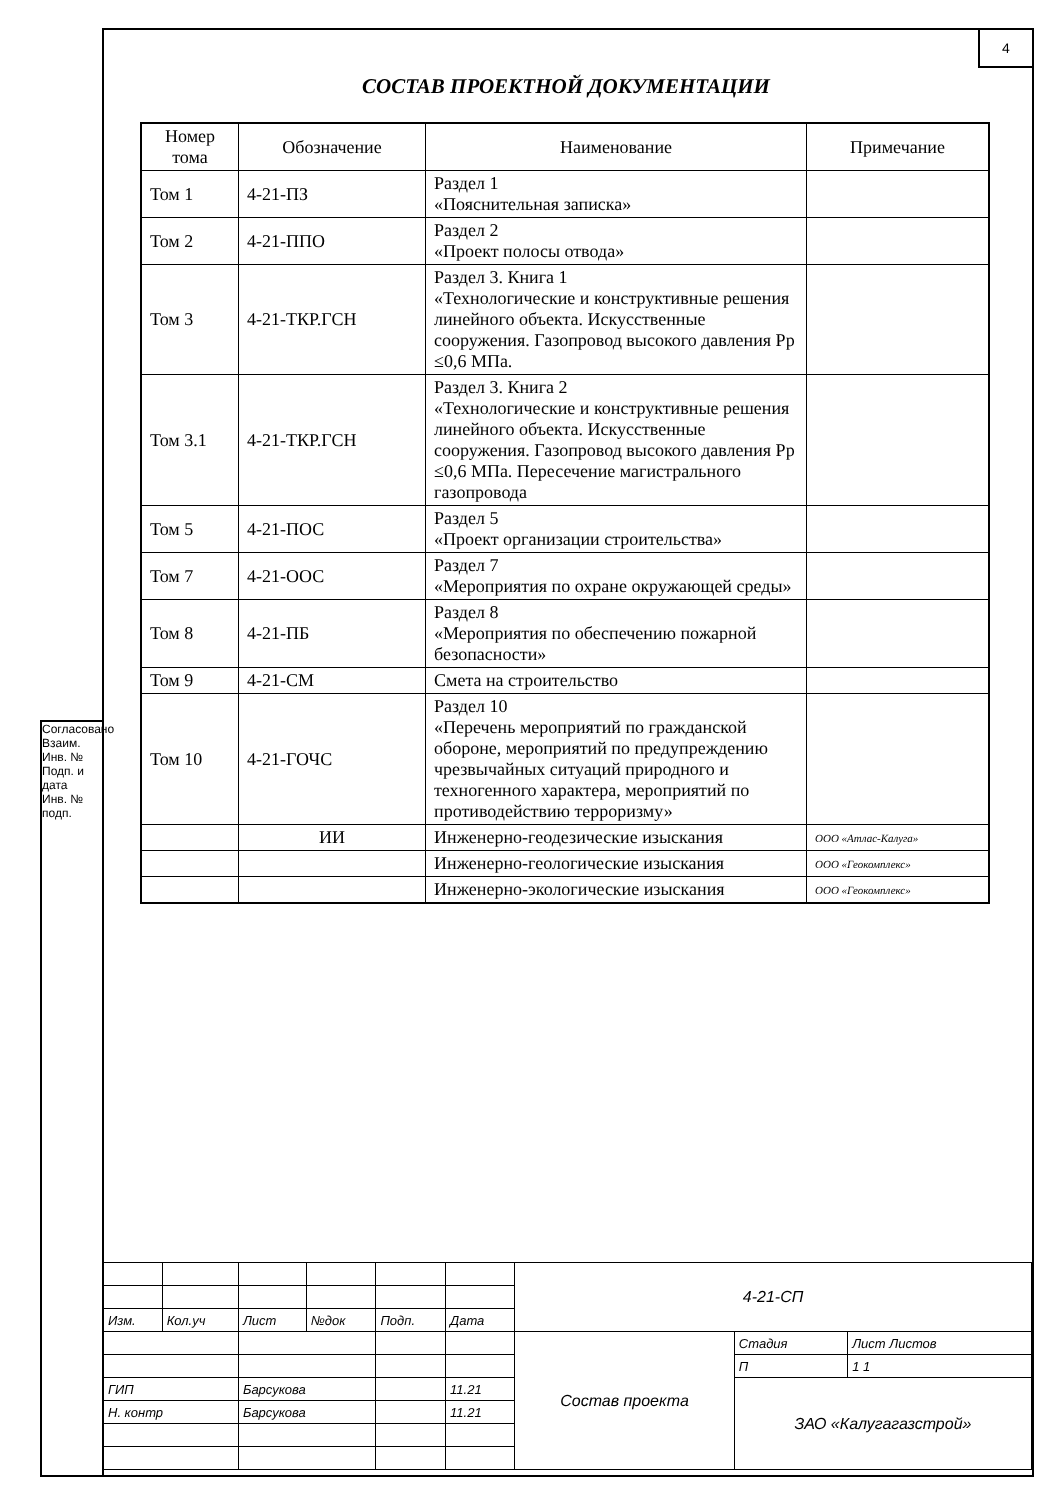4
Согласовано
Взаим. Инв. №
Подп. и дата
Инв. № подп.
СОСТАВ ПРОЕКТНОЙ ДОКУМЕНТАЦИИ
| Номер тома | Обозначение | Наименование | Примечание |
| --- | --- | --- | --- |
| Том 1 | 4-21-ПЗ | Раздел 1 «Пояснительная записка» | |
| Том 2 | 4-21-ППО | Раздел 2 «Проект полосы отвода» | |
| Том 3 | 4-21-ТКР.ГСН | Раздел 3. Книга 1 «Технологические и конструктивные решения линейного объекта. Искусственные сооружения. Газопровод высокого давления Рр ≤0,6 МПа. | |
| Том 3.1 | 4-21-ТКР.ГСН | Раздел 3. Книга 2 «Технологические и конструктивные решения линейного объекта. Искусственные сооружения. Газопровод высокого давления Рр ≤0,6 МПа. Пересечение магистрального газопровода | |
| Том 5 | 4-21-ПОС | Раздел 5 «Проект организации строительства» | |
| Том 7 | 4-21-ООС | Раздел 7 «Мероприятия по охране окружающей среды» | |
| Том 8 | 4-21-ПБ | Раздел 8 «Мероприятия по обеспечению пожарной безопасности» | |
| Том 9 | 4-21-СМ | Смета на строительство | |
| Том 10 | 4-21-ГОЧС | Раздел 10 «Перечень мероприятий по гражданской обороне, мероприятий по предупреждению чрезвычайных ситуаций природного и техногенного характера, мероприятий по противодействию терроризму» | |
| | ИИ | Инженерно-геодезические изыскания | ООО «Атлас-Калуга» |
| | | Инженерно-геологические изыскания | ООО «Геокомплекс» |
| | | Инженерно-экологические изыскания | ООО «Геокомплекс» |
| | | | | | | 4-21-СП | | |
| Изм. | Кол.уч | Лист | №док | Подп. | Дата | | | |
| | | | | | | Состав проекта | Стадия | Лист Листов |
| | | | | | | | П | 1 1 |
| ГИП | | Барсукова | | | 11.21 | | ЗАО «Калугагазстрой» | |
| Н. контр | | Барсукова | | | 11.21 | | | |